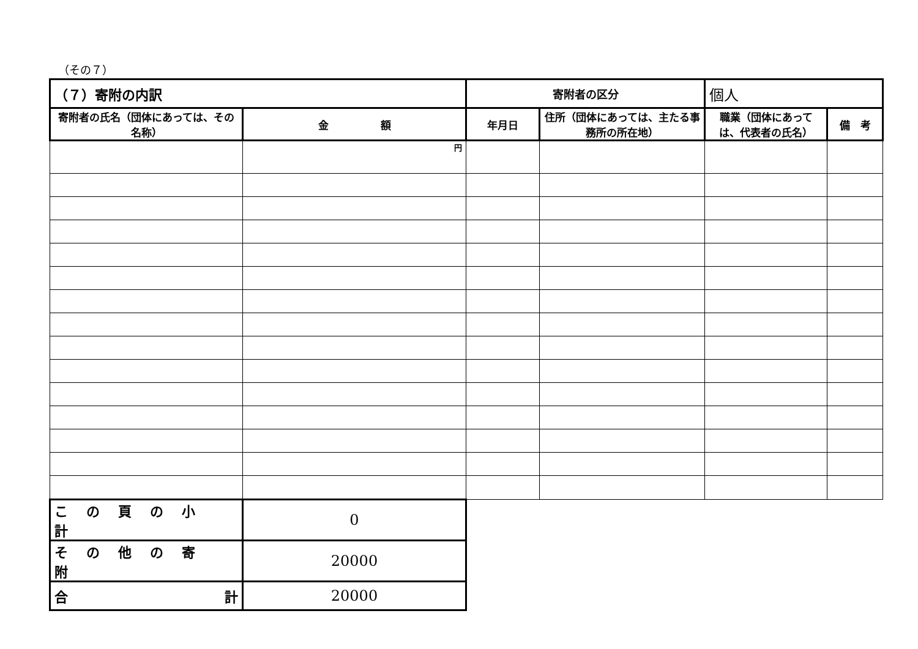（その７）
| （７）寄附の内訳 | | 寄附者の区分 | | 個人 | |
| 寄附者の氏名（団体にあっては、その名称） | 金 額 | 年月日 | 住所（団体にあっては、主たる事務所の所在地） | 職業（団体にあっては、代表者の氏名） | 備 考 |
| | 円 | | | | |
| この頁の小計 | 0 | | | | |
| その他の寄附 | 20000 | | | | |
| 合 計 | 20000 | | | | |